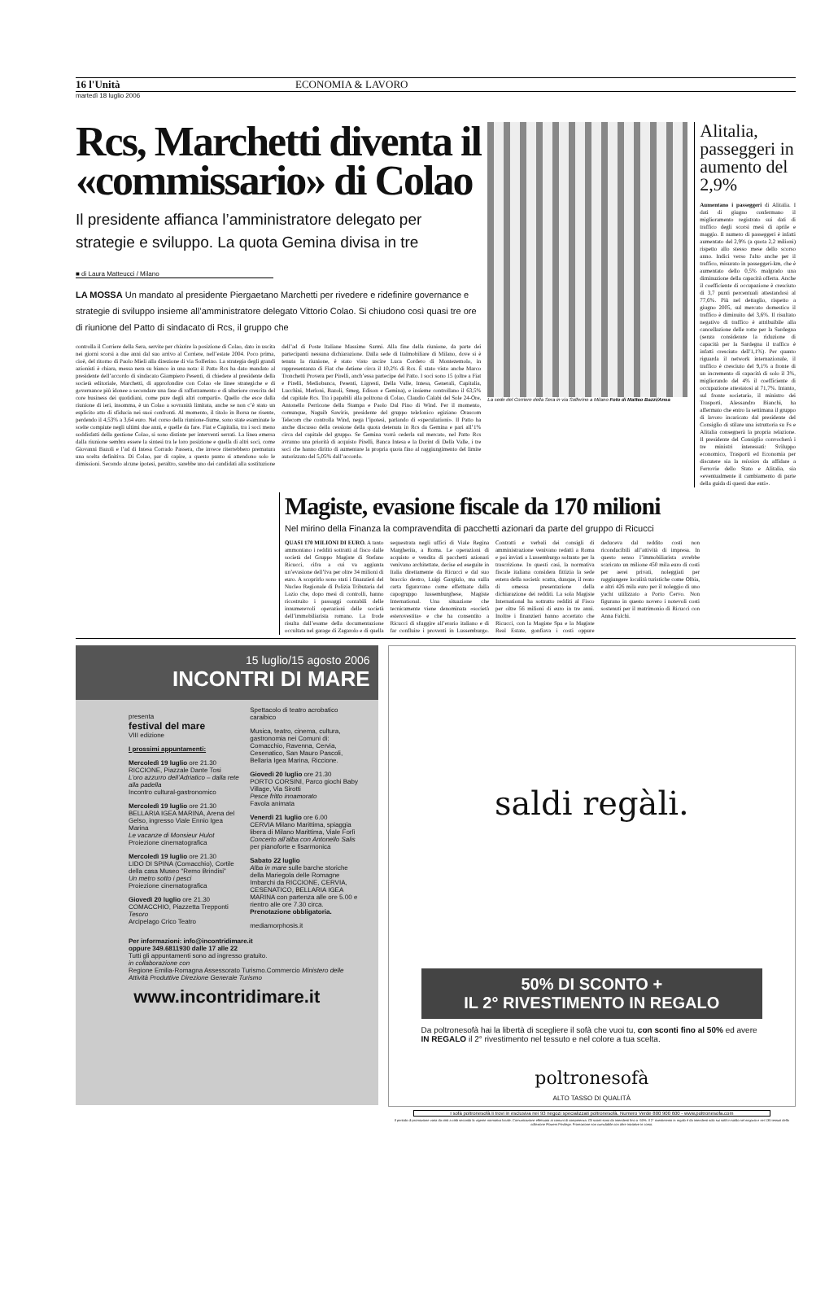16 l'Unità ECONOMIA & LAVORO
martedì 18 luglio 2006
Rcs, Marchetti diventa il «commissario» di Colao
Il presidente affianca l’amministratore delegato per strategie e sviluppo. La quota Gemina divisa in tre
■ di Laura Matteucci / Milano
LA MOSSA Un mandato al presidente Piergaetano Marchetti per rivedere e ridefinire governance e strategie di sviluppo insieme all’amministratore delegato Vittorio Colao. Si chiudono così quasi tre ore di riunione del Patto di sindacato di Rcs, il gruppo che
controlla il Corriere della Sera, servite per chiarire la posizione di Colao, dato in uscita nei giorni scorsi a due anni dal suo arrivo al Corriere, nell’estate 2004. Poco prima, cioè, del ritorno di Paolo Mieli alla direzione di via Solferino. La strategia degli grandi azionisti è chiara, messa nera su bianco in una nota: il Patto Rcs ha dato mandato al presidente dell’accordo di sindacato Giampiero Pesenti, di chiedere al presidente della società editoriale, Marchetti, di approfondire con Colao «le linee strategiche e di governance più idonee a secondare una fase di rafforzamento e di ulteriore crescita del core business dei quotidiani, come pure degli altri comparti». Quello che esce dalla riunione di ieri, insomma, è un Colao a sovranità limitata, anche se non c’è stato un esplicito atto di sfiducia nei suoi confronti. Al momento, il titolo in Borsa ne risente, perdendo il 4,53% a 3,64 euro. Nel corso della riunione-fiume, sono state esaminate le scelte compiute negli ultimi due anni, e quelle da fare. Fiat e Capitalia, tra i soci meno soddisfatti della gestione Colao, si sono distinte per interventi serrati. La linea emersa dalla riunione sembra essere la sintesi tra le loro posizione e quella di altri soci, come Giovanni Bazoli e l’ad di Intesa Corrado Passera, che invece riterrebbero prematura una scelta definitiva. Di Colao, par di capire, a questo punto si attendono solo le dimissioni. Secondo alcune ipotesi, peraltro, sarebbe uno dei candidati alla sostituzione dell’ad di Poste Italiane Massimo Sarmi. Alla fine della riunione, da parte dei partecipanti nessuna dichiarazione. Dalla sede di Italmobiliare di Milano, dove si è tenuta la riunione, è stato visto uscire Luca Cordero di Montezemolo, in rappresentanza di Fiat che detiene circa il 10,2% di Rcs. È stato visto anche Marco Tronchetti Provera per Pirelli, anch’essa partecipe del Patto. I soci sono 15 (oltre a Fiat e Pirelli, Mediobanca, Pesenti, Ligresti, Della Valle, Intesa, Generali, Capitalia, Lucchini, Merloni, Bazoli, Smeg, Edison e Gemina), e insieme controllano il 63,5% del capitale Rcs. Tra i papabili alla poltrona di Colao, Claudio Calabi del Sole 24-Ore, Antonello Perricone della Stampa e Paolo Dal Pino di Wind. Per il momento, comunque, Naguib Sawiris, presidente del gruppo telefonico egiziano Orascom Telecom che controlla Wind, nega l’ipotesi, parlando di «speculazioni». Il Patto ha anche discusso della cessione della quota detenuta in Rcs da Gemina e pari all’1% circa del capitale del gruppo. Se Gemina vorrà cederla sul mercato, nel Patto Rcs avranno una priorità di acquisto Pirelli, Banca Intesa e la Dorint di Della Valle, i tre soci che hanno diritto di aumentare la propria quota fino al raggiungimento del limite autorizzato del 5,05% dall’accordo.
La sede del Corriere della Sera in via Solferino a Milano Foto di Matteo Bazzi/Ansa
Alitalia, passeggeri in aumento del 2,9%
Aumentano i passeggeri di Alitalia. I dati di giugno confermano il miglioramento registrato sui dati di traffico degli scorsi mesi di aprile e maggio. Il numero di passeggeri è infatti aumentato del 2,9% (a quota 2,2 milioni) rispetto allo stesso mese dello scorso anno. Indici verso l'alto anche per il traffico, misurato in passeggeri-km, che è aumentato dello 0,5% malgrado una diminuzione della capacità offerta. Anche il coefficiente di occupazione è cresciuto di 3,7 punti percentuali attestandosi al 77,6%. Più nel dettaglio, rispetto a giugno 2005, sul mercato domestico il traffico è diminuito del 3,6%. Il risultato negativo di traffico è attribuibile alla cancellazione delle rotte per la Sardegna (senza considerare la riduzione di capacità per la Sardegna il traffico è infatti cresciuto dell'1,1%). Per quanto riguarda il network internazionale, il traffico è cresciuto del 9,1% a fronte di un incremento di capacità di solo il 3%, migliorando del 4% il coefficiente di occupazione attestatosi al 71,7%. Intanto, sul fronte societario, il ministro dei Trasporti, Alessandro Bianchi, ha affermato che entro la settimana il gruppo di lavoro incaricato dal presidente del Consiglio di stilare una istruttoria su Fs e Alitalia consegnerà la propria relazione. Il presidente del Consiglio convocherà i tre ministri interessati: Sviluppo economico, Trasporti ed Economia per discutere sia la mission da affidare a Ferrovie dello Stato e Alitalia, sia «eventualmente il cambiamento di parte della guida di questi due enti».
Magiste, evasione fiscale da 170 milioni
Nel mirino della Finanza la compravendita di pacchetti azionari da parte del gruppo di Ricucci
QUASI 170 MILIONI DI EURO. A tanto ammontano i redditi sottratti al fisco dalle società del Gruppo Magiste di Stefano Ricucci, cifra a cui va aggiunta un’evasione dell’Iva per oltre 34 milioni di euro. A scoprirlo sono stati i finanzieri del Nucleo Regionale di Polizia Tributaria del Lazio che, dopo mesi di controlli, hanno ricostruito i passaggi contabili delle innumerevoli operazioni delle società dell’immobiliarista romano. La frode risulta dall’esame della documentazione occultata nel garage di Zagarolo e di quella sequestrata negli uffici di Viale Regina Margherita, a Roma. Le operazioni di acquisto e vendita di pacchetti azionari venivano architettate, decise ed eseguite in Italia direttamente da Ricucci e dal suo braccio destro, Luigi Gargiulo, ma sulla carta figuravano come effettuate dalla capogruppo lussemburghese, Magiste International. Una situazione che tecnicamente viene denominata «società esterovestita» e che ha consentito a Ricucci di sfuggire all’erario italiano e di far confluire i proventi in Lussemburgo. Contratti e verbali dei consigli di amministrazione venivano redatti a Roma e poi inviati a Lussemburgo soltanto per la trascrizione. In questi casi, la normativa fiscale italiana considera fittizia la sede estera della società: scatta, dunque, il reato di omessa presentazione della dichiarazione dei redditi. La sola Magiste International ha sottratto redditi al Fisco per oltre 56 milioni di euro in tre anni. Inoltre i finanzieri hanno accertato che Ricucci, con la Magiste Spa e la Magiste Real Estate, gonfiava i costi oppure deduceva dal reddito costi non riconducibili all’attività di impresa. In questo senso l’immobiliarista avrebbe scaricato un milione 450 mila euro di costi per aerei privati, noleggiati per raggiungere località turistiche come Olbia, e altri 426 mila euro per il noleggio di uno yacht utilizzato a Porto Cervo. Non figurano in questo novero i notevoli costi sostenuti per il matrimonio di Ricucci con Anna Falchi.
15 luglio/15 agosto 2006
INCONTRI DI MARE
presenta
festival del mare
VIII edizione
I prossimi appuntamenti:
Mercoledì 19 luglio ore 21.30
RICCIONE, Piazzale Dante Tosi
L’oro azzurro dell’Adriatico – dalla rete alla padella
Incontro cultural-gastronomico
Mercoledì 19 luglio ore 21.30
BELLARIA IGEA MARINA, Arena del Gelso, ingresso Viale Ennio Igea Marina
Le vacanze di Monsieur Hulot
Proiezione cinematografica
Mercoledì 19 luglio ore 21.30
LIDO DI SPINA (Comacchio), Cortile della casa Museo “Remo Brindisi”
Un metro sotto i pesci
Proiezione cinematografica
Giovedì 20 luglio ore 21.30
COMACCHIO, Piazzetta Trepponti
Tesoro
Arcipelago Crico Teatro
Spettacolo di teatro acrobatico caraibico
Musica, teatro, cinema, cultura, gastronomia nei Comuni di: Comacchio, Ravenna, Cervia, Cesenatico, San Mauro Pascoli, Bellaria Igea Marina, Riccione.
Giovedì 20 luglio ore 21.30
PORTO CORSINI, Parco giochi Baby Village, Via Sirotti
Pesce fritto innamorato
Favola animata
Venerdì 21 luglio ore 6.00
CERVIA Milano Marittima, spiaggia libera di Milano Marittima, Viale Forlì
Concerto all’alba con Antonello Salis
per pianoforte e fisarmonica
Sabato 22 luglio
Alba in mare sulle barche storiche della Mariegola delle Romagne Imbarchi da RICCIONE, CERVIA, CESENATICO, BELLARIA IGEA MARINA con partenza alle ore 5.00 e rientro alle ore 7.30 circa. Prenotazione obbligatoria.
mediamorphosis.it
Per informazioni: info@incontridimare.it
oppure 349.6811930 dalle 17 alle 22
Tutti gli appuntamenti sono ad ingresso gratuito.
in collaborazione con
Regione Emilia-Romagna Assessorato Turismo.Commercio Ministero delle Attività Produttive Direzione Generale Turismo
www.incontridimare.it
saldi regàli.
50% DI SCONTO +
IL 2° RIVESTIMENTO IN REGALO
Da poltronesofà hai la libertà di scegliere il sofà che vuoi tu, con sconti fino al 50% ed avere IN REGALO il 2° rivestimento nel tessuto e nel colore a tua scelta.
poltronesofà
ALTO TASSO DI QUALITÀ
I sofà poltronesofà li trovi in esclusiva nei 93 negozi specializzati poltronesofà. Numero Verde 800 900 600 - www.poltronesofa.com
Il periodo di promozione varia da città a città secondo la vigente normativa locale. Comunicazione effettuata ai comuni di competenza. Gli sconti sono da intendersi fino a -50%. Il 2° rivestimento in regalo è da intendersi solo sui sofà in saldo nel negozio e nei 135 tessuti della collezione Flowers Privilege. Promozione non cumulabile con altre iniziative in corso.